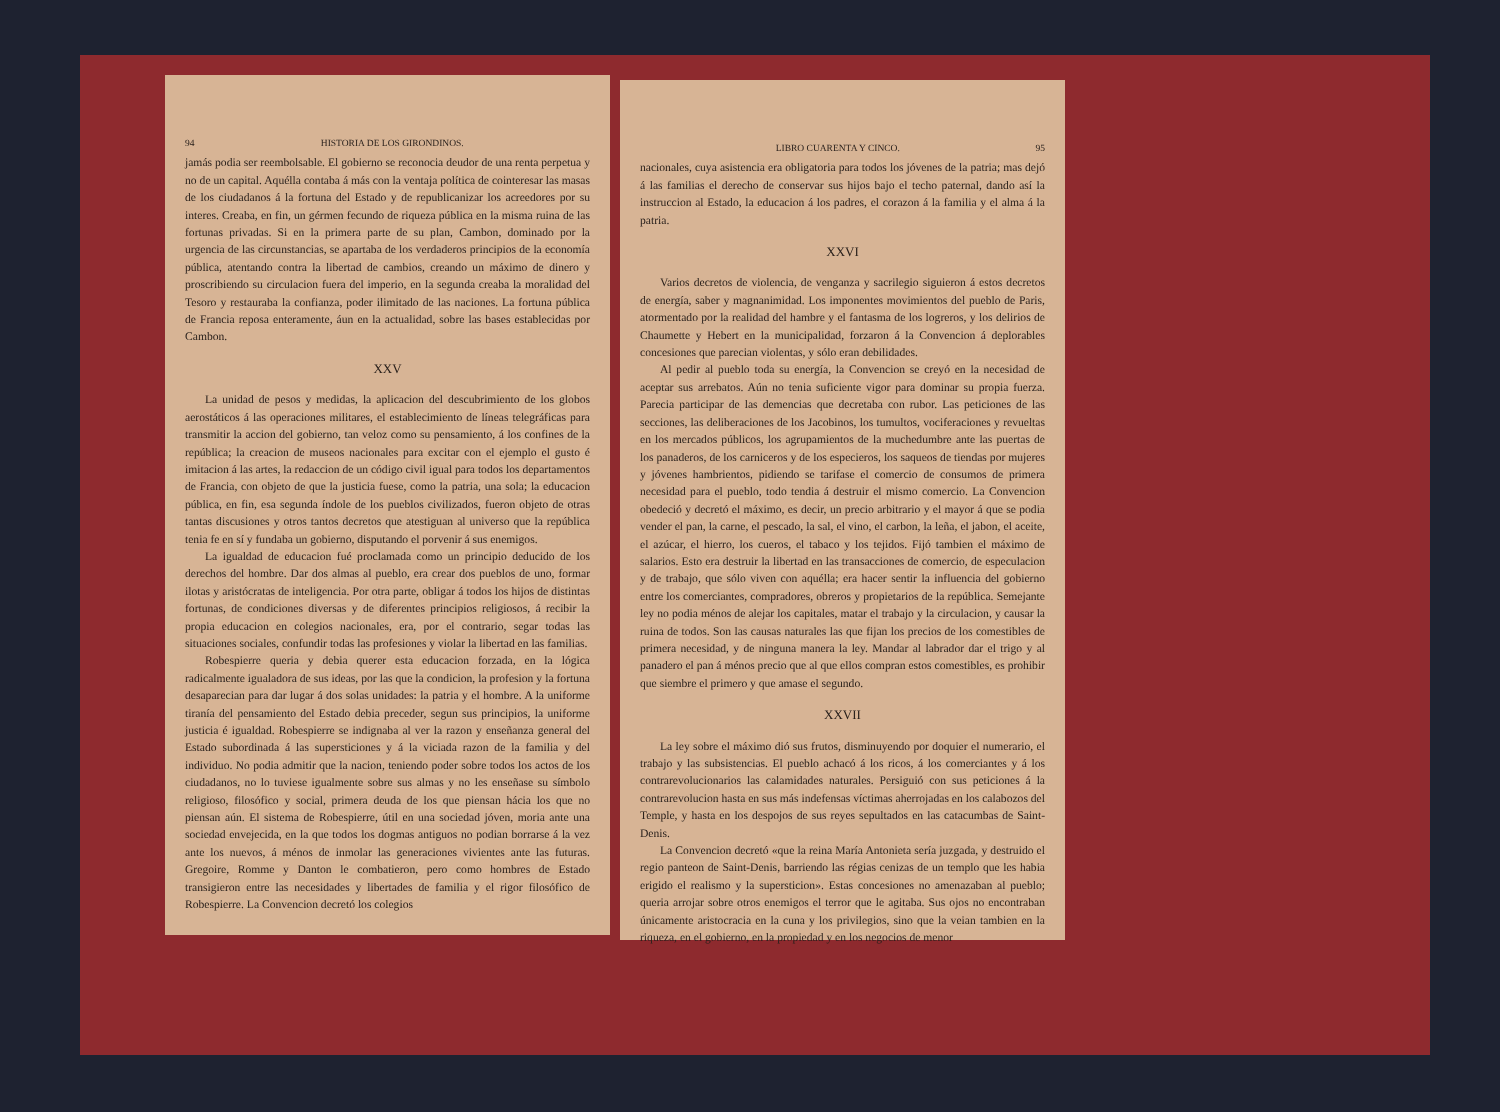94 HISTORIA DE LOS GIRONDINOS.
jamás podia ser reembolsable. El gobierno se reconocia deudor de una renta perpetua y no de un capital. Aquélla contaba á más con la ventaja política de cointeresar las masas de los ciudadanos á la fortuna del Estado y de republicanizar los acreedores por su interes. Creaba, en fin, un gérmen fecundo de riqueza pública en la misma ruina de las fortunas privadas. Si en la primera parte de su plan, Cambon, dominado por la urgencia de las circunstancias, se apartaba de los verdaderos principios de la economía pública, atentando contra la libertad de cambios, creando un máximo de dinero y proscribiendo su circulacion fuera del imperio, en la segunda creaba la moralidad del Tesoro y restauraba la confianza, poder ilimitado de las naciones. La fortuna pública de Francia reposa enteramente, áun en la actualidad, sobre las bases establecidas por Cambon.
XXV
La unidad de pesos y medidas, la aplicacion del descubrimiento de los globos aerostáticos á las operaciones militares, el establecimiento de líneas telegráficas para transmitir la accion del gobierno, tan veloz como su pensamiento, á los confines de la república; la creacion de museos nacionales para excitar con el ejemplo el gusto é imitacion á las artes, la redaccion de un código civil igual para todos los departamentos de Francia, con objeto de que la justicia fuese, como la patria, una sola; la educacion pública, en fin, esa segunda índole de los pueblos civilizados, fueron objeto de otras tantas discusiones y otros tantos decretos que atestiguan al universo que la república tenia fe en sí y fundaba un gobierno, disputando el porvenir á sus enemigos.
La igualdad de educacion fué proclamada como un principio deducido de los derechos del hombre. Dar dos almas al pueblo, era crear dos pueblos de uno, formar ilotas y aristócratas de inteligencia. Por otra parte, obligar á todos los hijos de distintas fortunas, de condiciones diversas y de diferentes principios religiosos, á recibir la propia educacion en colegios nacionales, era, por el contrario, segar todas las situaciones sociales, confundir todas las profesiones y violar la libertad en las familias.
Robespierre queria y debia querer esta educacion forzada, en la lógica radicalmente igualadora de sus ideas, por las que la condicion, la profesion y la fortuna desaparecian para dar lugar á dos solas unidades: la patria y el hombre. A la uniforme tiranía del pensamiento del Estado debia preceder, segun sus principios, la uniforme justicia é igualdad. Robespierre se indignaba al ver la razon y enseñanza general del Estado subordinada á las supersticiones y á la viciada razon de la familia y del individuo. No podia admitir que la nacion, teniendo poder sobre todos los actos de los ciudadanos, no lo tuviese igualmente sobre sus almas y no les enseñase su símbolo religioso, filosófico y social, primera deuda de los que piensan hácia los que no piensan aún. El sistema de Robespierre, útil en una sociedad jóven, moria ante una sociedad envejecida, en la que todos los dogmas antiguos no podian borrarse á la vez ante los nuevos, á ménos de inmolar las generaciones vivientes ante las futuras. Gregoire, Romme y Danton le combatieron, pero como hombres de Estado transigieron entre las necesidades y libertades de familia y el rigor filosófico de Robespierre. La Convencion decretó los colegios
LIBRO CUARENTA Y CINCO. 95
nacionales, cuya asistencia era obligatoria para todos los jóvenes de la patria; mas dejó á las familias el derecho de conservar sus hijos bajo el techo paternal, dando así la instruccion al Estado, la educacion á los padres, el corazon á la familia y el alma á la patria.
XXVI
Varios decretos de violencia, de venganza y sacrilegio siguieron á estos decretos de energía, saber y magnanimidad. Los imponentes movimientos del pueblo de Paris, atormentado por la realidad del hambre y el fantasma de los logreros, y los delirios de Chaumette y Hebert en la municipalidad, forzaron á la Convencion á deplorables concesiones que parecian violentas, y sólo eran debilidades.
Al pedir al pueblo toda su energía, la Convencion se creyó en la necesidad de aceptar sus arrebatos. Aún no tenia suficiente vigor para dominar su propia fuerza. Parecia participar de las demencias que decretaba con rubor. Las peticiones de las secciones, las deliberaciones de los Jacobinos, los tumultos, vociferaciones y revueltas en los mercados públicos, los agrupamientos de la muchedumbre ante las puertas de los panaderos, de los carniceros y de los especieros, los saqueos de tiendas por mujeres y jóvenes hambrientos, pidiendo se tarifase el comercio de consumos de primera necesidad para el pueblo, todo tendia á destruir el mismo comercio. La Convencion obedeció y decretó el máximo, es decir, un precio arbitrario y el mayor á que se podia vender el pan, la carne, el pescado, la sal, el vino, el carbon, la leña, el jabon, el aceite, el azúcar, el hierro, los cueros, el tabaco y los tejidos. Fijó tambien el máximo de salarios. Esto era destruir la libertad en las transacciones de comercio, de especulacion y de trabajo, que sólo viven con aquélla; era hacer sentir la influencia del gobierno entre los comerciantes, compradores, obreros y propietarios de la república. Semejante ley no podia ménos de alejar los capitales, matar el trabajo y la circulacion, y causar la ruina de todos. Son las causas naturales las que fijan los precios de los comestibles de primera necesidad, y de ninguna manera la ley. Mandar al labrador dar el trigo y al panadero el pan á ménos precio que al que ellos compran estos comestibles, es prohibir que siembre el primero y que amase el segundo.
XXVII
La ley sobre el máximo dió sus frutos, disminuyendo por doquier el numerario, el trabajo y las subsistencias. El pueblo achacó á los ricos, á los comerciantes y á los contrarevolucionarios las calamidades naturales. Persiguió con sus peticiones á la contrarevolucion hasta en sus más indefensas víctimas aherrojadas en los calabozos del Temple, y hasta en los despojos de sus reyes sepultados en las catacumbas de Saint-Denis.
La Convencion decretó «que la reina María Antonieta sería juzgada, y destruido el regio panteon de Saint-Denis, barriendo las régias cenizas de un templo que les habia erigido el realismo y la supersticion». Estas concesiones no amenazaban al pueblo; queria arrojar sobre otros enemigos el terror que le agitaba. Sus ojos no encontraban únicamente aristocracia en la cuna y los privilegios, sino que la veian tambien en la riqueza, en el gobierno, en la propiedad y en los negocios de menor